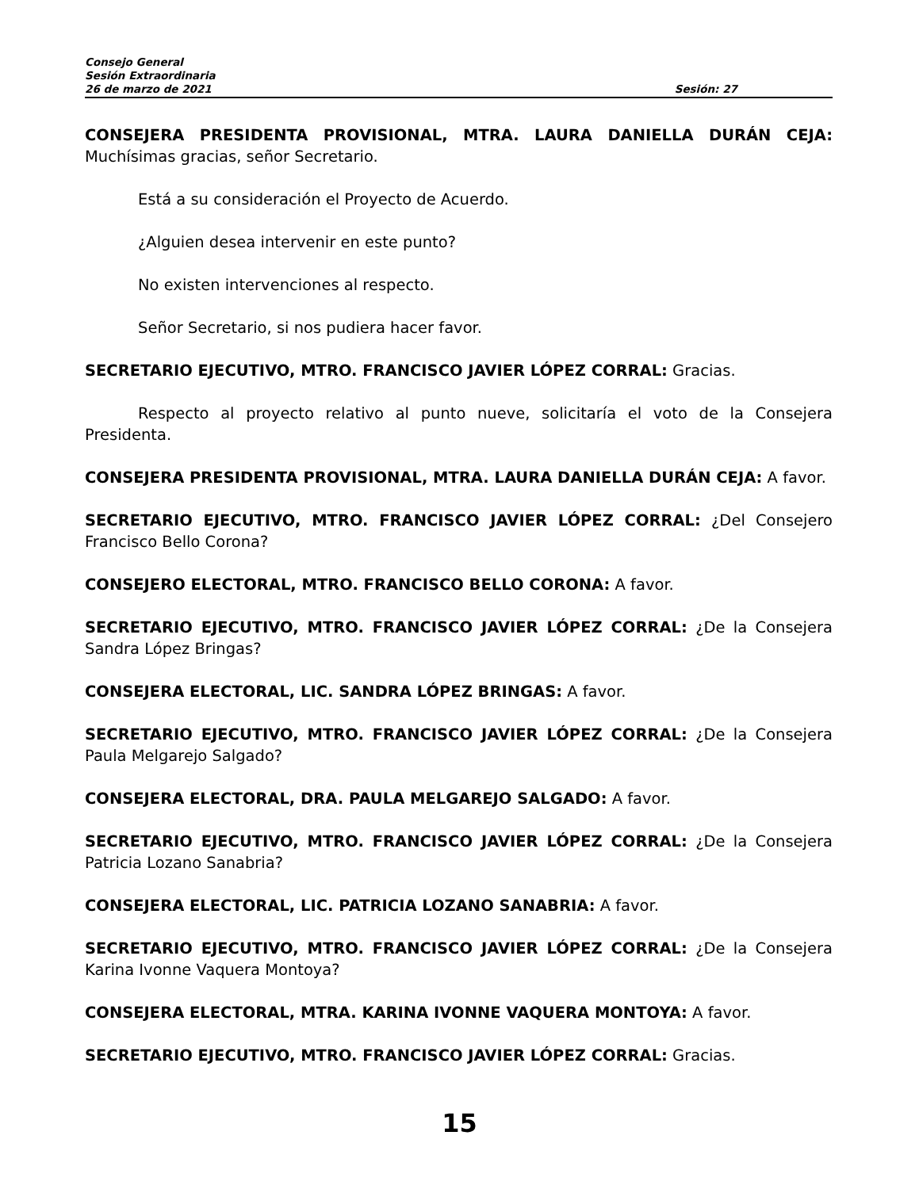Consejo General
Sesión Extraordinaria
26 de marzo de 2021 Sesión: 27
CONSEJERA PRESIDENTA PROVISIONAL, MTRA. LAURA DANIELLA DURÁN CEJA: Muchísimas gracias, señor Secretario.
Está a su consideración el Proyecto de Acuerdo.
¿Alguien desea intervenir en este punto?
No existen intervenciones al respecto.
Señor Secretario, si nos pudiera hacer favor.
SECRETARIO EJECUTIVO, MTRO. FRANCISCO JAVIER LÓPEZ CORRAL: Gracias.
Respecto al proyecto relativo al punto nueve, solicitaría el voto de la Consejera Presidenta.
CONSEJERA PRESIDENTA PROVISIONAL, MTRA. LAURA DANIELLA DURÁN CEJA: A favor.
SECRETARIO EJECUTIVO, MTRO. FRANCISCO JAVIER LÓPEZ CORRAL: ¿Del Consejero Francisco Bello Corona?
CONSEJERO ELECTORAL, MTRO. FRANCISCO BELLO CORONA: A favor.
SECRETARIO EJECUTIVO, MTRO. FRANCISCO JAVIER LÓPEZ CORRAL: ¿De la Consejera Sandra López Bringas?
CONSEJERA ELECTORAL, LIC. SANDRA LÓPEZ BRINGAS: A favor.
SECRETARIO EJECUTIVO, MTRO. FRANCISCO JAVIER LÓPEZ CORRAL: ¿De la Consejera Paula Melgarejo Salgado?
CONSEJERA ELECTORAL, DRA. PAULA MELGAREJO SALGADO: A favor.
SECRETARIO EJECUTIVO, MTRO. FRANCISCO JAVIER LÓPEZ CORRAL: ¿De la Consejera Patricia Lozano Sanabria?
CONSEJERA ELECTORAL, LIC. PATRICIA LOZANO SANABRIA: A favor.
SECRETARIO EJECUTIVO, MTRO. FRANCISCO JAVIER LÓPEZ CORRAL: ¿De la Consejera Karina Ivonne Vaquera Montoya?
CONSEJERA ELECTORAL, MTRA. KARINA IVONNE VAQUERA MONTOYA: A favor.
SECRETARIO EJECUTIVO, MTRO. FRANCISCO JAVIER LÓPEZ CORRAL: Gracias.
15